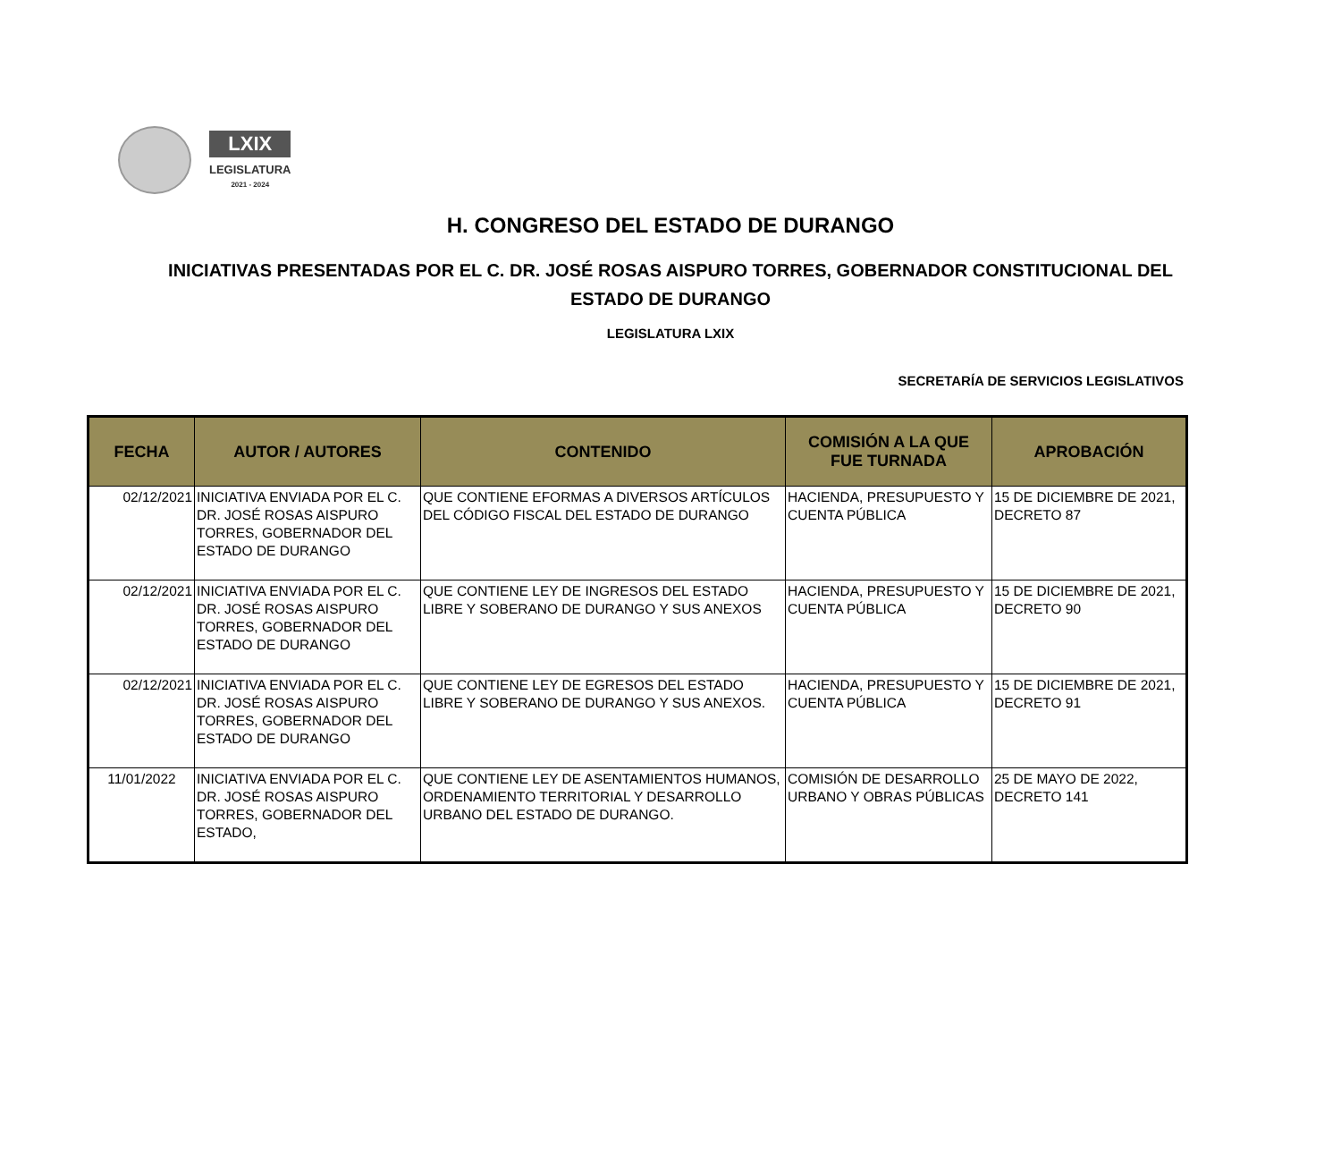LXIX
LEGISLATURA
2021 - 2024
H. CONGRESO DEL ESTADO DE DURANGO
INICIATIVAS PRESENTADAS POR EL C. DR. JOSÉ ROSAS AISPURO TORRES, GOBERNADOR CONSTITUCIONAL DEL
ESTADO DE DURANGO
LEGISLATURA LXIX
SECRETARÍA DE SERVICIOS LEGISLATIVOS
| FECHA | AUTOR / AUTORES | CONTENIDO | COMISIÓN A LA QUE FUE TURNADA | APROBACIÓN |
| --- | --- | --- | --- | --- |
| 02/12/2021 | INICIATIVA ENVIADA POR EL C. DR. JOSÉ ROSAS AISPURO TORRES, GOBERNADOR DEL ESTADO DE DURANGO | QUE CONTIENE EFORMAS A DIVERSOS ARTÍCULOS DEL CÓDIGO FISCAL DEL ESTADO DE DURANGO | HACIENDA, PRESUPUESTO Y CUENTA PÚBLICA | 15 DE DICIEMBRE DE 2021, DECRETO 87 |
| 02/12/2021 | INICIATIVA ENVIADA POR EL C. DR. JOSÉ ROSAS AISPURO TORRES, GOBERNADOR DEL ESTADO DE DURANGO | QUE CONTIENE LEY DE INGRESOS DEL ESTADO LIBRE Y SOBERANO DE DURANGO Y SUS ANEXOS | HACIENDA, PRESUPUESTO Y CUENTA PÚBLICA | 15 DE DICIEMBRE DE 2021, DECRETO 90 |
| 02/12/2021 | INICIATIVA ENVIADA POR EL C. DR. JOSÉ ROSAS AISPURO TORRES, GOBERNADOR DEL ESTADO DE DURANGO | QUE CONTIENE LEY DE EGRESOS DEL ESTADO LIBRE Y SOBERANO DE DURANGO Y SUS ANEXOS. | HACIENDA, PRESUPUESTO Y CUENTA PÚBLICA | 15 DE DICIEMBRE DE 2021, DECRETO 91 |
| 11/01/2022 | INICIATIVA ENVIADA POR EL C. DR. JOSÉ ROSAS AISPURO TORRES, GOBERNADOR DEL ESTADO, | QUE CONTIENE LEY DE ASENTAMIENTOS HUMANOS, ORDENAMIENTO TERRITORIAL Y DESARROLLO URBANO DEL ESTADO DE DURANGO. | COMISIÓN DE DESARROLLO URBANO Y OBRAS PÚBLICAS | 25 DE MAYO DE 2022, DECRETO 141 |